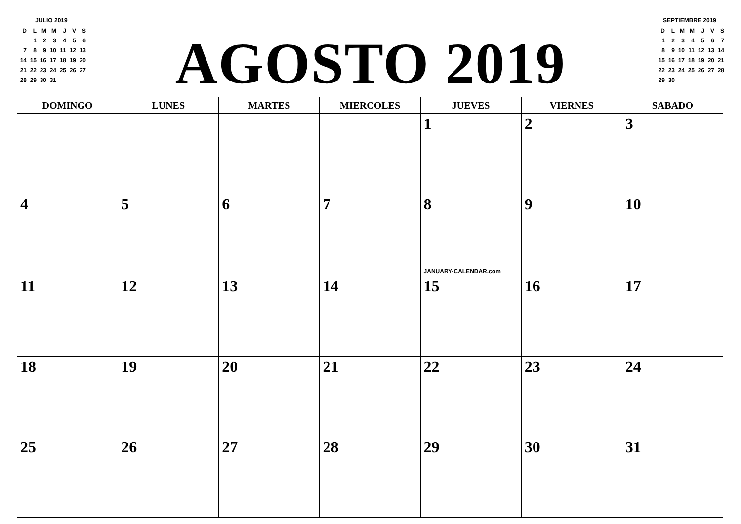JULIO 2019
| D | L | M | M | J | V | S |
| | 1 | 2 | 3 | 4 | 5 | 6 |
| 7 | 8 | 9 | 10 | 11 | 12 | 13 |
| 14 | 15 | 16 | 17 | 18 | 19 | 20 |
| 21 | 22 | 23 | 24 | 25 | 26 | 27 |
| 28 | 29 | 30 | 31 | | | |
AGOSTO 2019
SEPTIEMBRE 2019
| D | L | M | M | J | V | S |
| 1 | 2 | 3 | 4 | 5 | 6 | 7 |
| 8 | 9 | 10 | 11 | 12 | 13 | 14 |
| 15 | 16 | 17 | 18 | 19 | 20 | 21 |
| 22 | 23 | 24 | 25 | 26 | 27 | 28 |
| 29 | 30 | | | | | |
| DOMINGO | LUNES | MARTES | MIERCOLES | JUEVES | VIERNES | SABADO |
| --- | --- | --- | --- | --- | --- | --- |
| | | | | 1 | 2 | 3 |
| 4 | 5 | 6 | 7 | 8 JANUARY-CALENDAR.com | 9 | 10 |
| 11 | 12 | 13 | 14 | 15 | 16 | 17 |
| 18 | 19 | 20 | 21 | 22 | 23 | 24 |
| 25 | 26 | 27 | 28 | 29 | 30 | 31 |